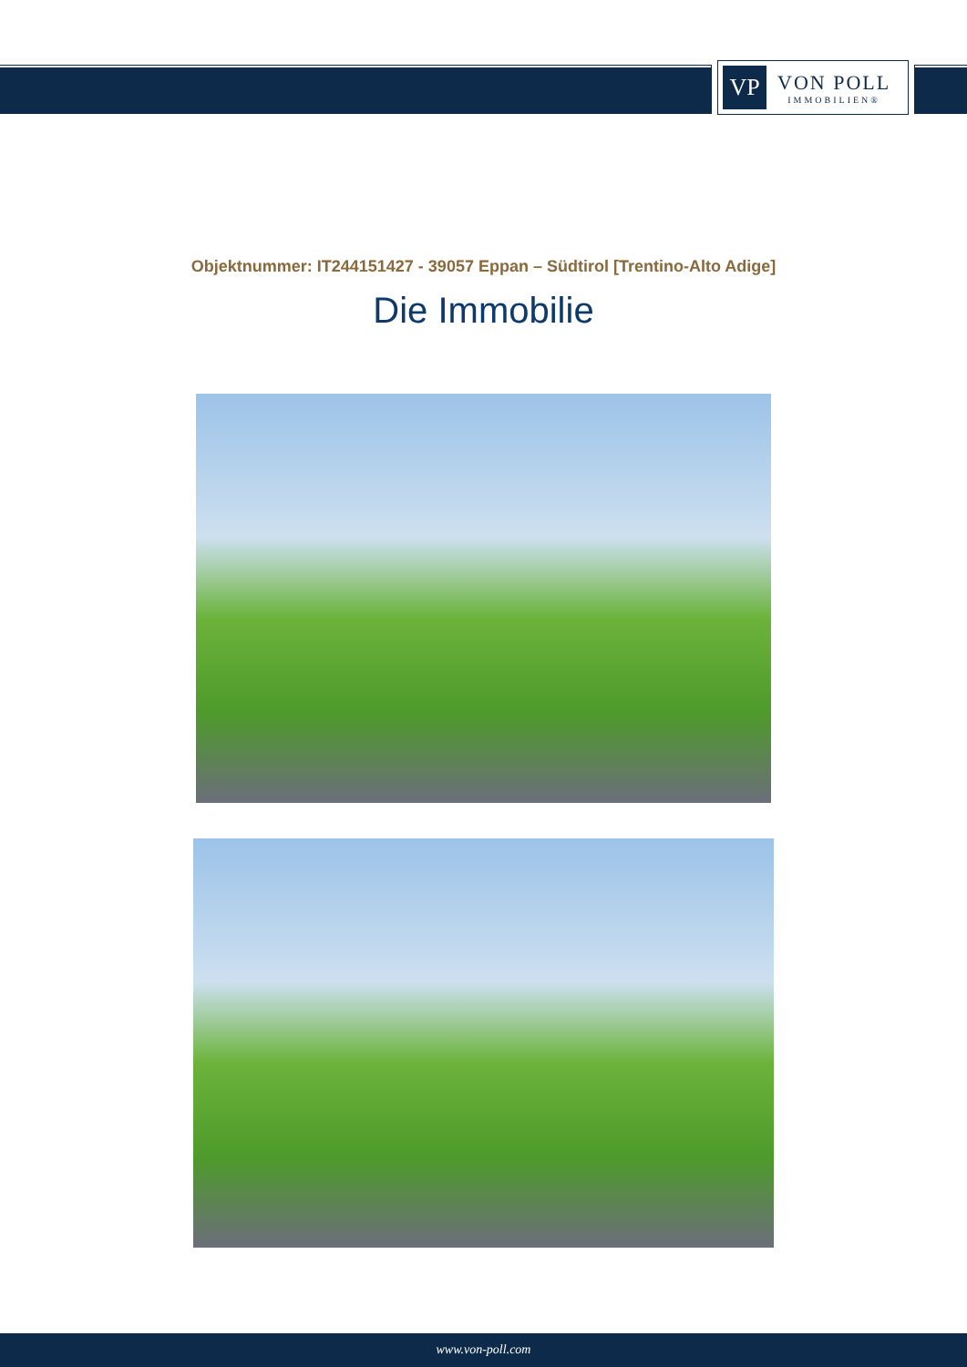VP
VON POLL
IMMOBILIEN®
Objektnummer: IT244151427 - 39057 Eppan – Südtirol [Trentino-Alto Adige]
Die Immobilie
www.von-poll.com